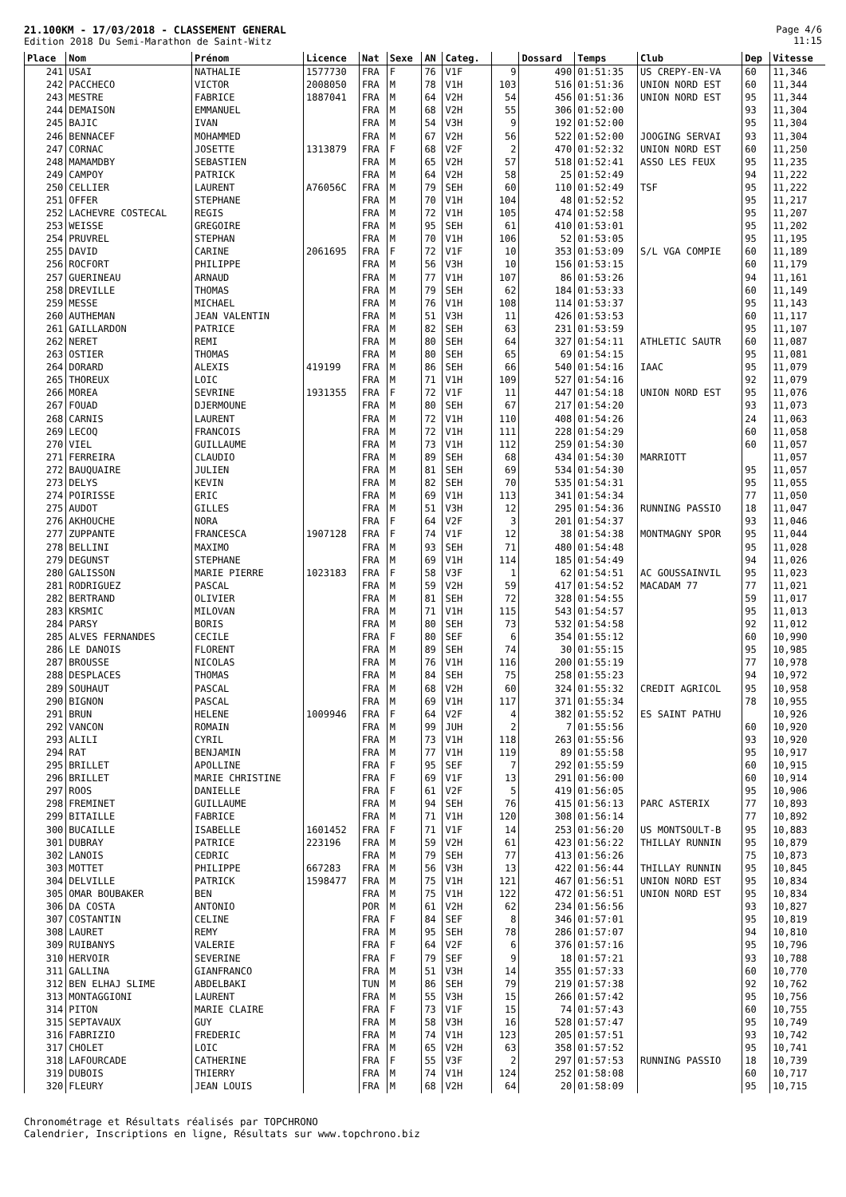21.100KM - 17/03/2018 - CLASSEMENT GENERAL
Edition 2018 Du Semi-Marathon de Saint-Witz
Page 4/6
11:15
| Place | Nom | Prénom | Licence | Nat | Sexe | AN | Categ. | | Dossard | Temps | Club | Dep | Vitesse |
| --- | --- | --- | --- | --- | --- | --- | --- | --- | --- | --- | --- | --- | --- |
| 241 | USAI | NATHALIE | 1577730 | FRA | F | 76 | V1F | 9 | 490 | 01:51:35 | US CREPY-EN-VA | 60 | 11,346 |
| 242 | PACCHECO | VICTOR | 2008050 | FRA | M | 78 | V1H | 103 | 516 | 01:51:36 | UNION NORD EST | 60 | 11,344 |
| 243 | MESTRE | FABRICE | 1887041 | FRA | M | 64 | V2H | 54 | 456 | 01:51:36 | UNION NORD EST | 95 | 11,344 |
| 244 | DEMAISON | EMMANUEL | | FRA | M | 68 | V2H | 55 | 306 | 01:52:00 | | 93 | 11,304 |
| 245 | BAJIC | IVAN | | FRA | M | 54 | V3H | 9 | 192 | 01:52:00 | | 95 | 11,304 |
| 246 | BENNACEF | MOHAMMED | | FRA | M | 67 | V2H | 56 | 522 | 01:52:00 | JOOGING SERVAI | 93 | 11,304 |
| 247 | CORNAC | JOSETTE | 1313879 | FRA | F | 68 | V2F | 2 | 470 | 01:52:32 | UNION NORD EST | 60 | 11,250 |
| 248 | MAMAMDBY | SEBASTIEN | | FRA | M | 65 | V2H | 57 | 518 | 01:52:41 | ASSO LES FEUX | 95 | 11,235 |
| 249 | CAMPOY | PATRICK | | FRA | M | 64 | V2H | 58 | 25 | 01:52:49 | | 94 | 11,222 |
| 250 | CELLIER | LAURENT | A76056C | FRA | M | 79 | SEH | 60 | 110 | 01:52:49 | TSF | 95 | 11,222 |
| 251 | OFFER | STEPHANE | | FRA | M | 70 | V1H | 104 | 48 | 01:52:52 | | 95 | 11,217 |
| 252 | LACHEVRE COSTECAL | REGIS | | FRA | M | 72 | V1H | 105 | 474 | 01:52:58 | | 95 | 11,207 |
| 253 | WEISSE | GREGOIRE | | FRA | M | 95 | SEH | 61 | 410 | 01:53:01 | | 95 | 11,202 |
| 254 | PRUVREL | STEPHAN | | FRA | M | 70 | V1H | 106 | 52 | 01:53:05 | | 95 | 11,195 |
| 255 | DAVID | CARINE | 2061695 | FRA | F | 72 | V1F | 10 | 353 | 01:53:09 | S/L VGA COMPIE | 60 | 11,189 |
| 256 | ROCFORT | PHILIPPE | | FRA | M | 56 | V3H | 10 | 156 | 01:53:15 | | 60 | 11,179 |
| 257 | GUERINEAU | ARNAUD | | FRA | M | 77 | V1H | 107 | 86 | 01:53:26 | | 94 | 11,161 |
| 258 | DREVILLE | THOMAS | | FRA | M | 79 | SEH | 62 | 184 | 01:53:33 | | 60 | 11,149 |
| 259 | MESSE | MICHAEL | | FRA | M | 76 | V1H | 108 | 114 | 01:53:37 | | 95 | 11,143 |
| 260 | AUTHEMAN | JEAN VALENTIN | | FRA | M | 51 | V3H | 11 | 426 | 01:53:53 | | 60 | 11,117 |
| 261 | GAILLARDON | PATRICE | | FRA | M | 82 | SEH | 63 | 231 | 01:53:59 | | 95 | 11,107 |
| 262 | NERET | REMI | | FRA | M | 80 | SEH | 64 | 327 | 01:54:11 | ATHLETIC SAUTR | 60 | 11,087 |
| 263 | OSTIER | THOMAS | | FRA | M | 80 | SEH | 65 | 69 | 01:54:15 | | 95 | 11,081 |
| 264 | DORARD | ALEXIS | 419199 | FRA | M | 86 | SEH | 66 | 540 | 01:54:16 | IAAC | 95 | 11,079 |
| 265 | THOREUX | LOIC | | FRA | M | 71 | V1H | 109 | 527 | 01:54:16 | | 92 | 11,079 |
| 266 | MOREA | SEVRINE | 1931355 | FRA | F | 72 | V1F | 11 | 447 | 01:54:18 | UNION NORD EST | 95 | 11,076 |
| 267 | FOUAD | DJERMOUNE | | FRA | M | 80 | SEH | 67 | 217 | 01:54:20 | | 93 | 11,073 |
| 268 | CARNIS | LAURENT | | FRA | M | 72 | V1H | 110 | 408 | 01:54:26 | | 24 | 11,063 |
| 269 | LECOQ | FRANCOIS | | FRA | M | 72 | V1H | 111 | 228 | 01:54:29 | | 60 | 11,058 |
| 270 | VIEL | GUILLAUME | | FRA | M | 73 | V1H | 112 | 259 | 01:54:30 | | 60 | 11,057 |
| 271 | FERREIRA | CLAUDIO | | FRA | M | 89 | SEH | 68 | 434 | 01:54:30 | MARRIOTT | | 11,057 |
| 272 | BAUQUAIRE | JULIEN | | FRA | M | 81 | SEH | 69 | 534 | 01:54:30 | | 95 | 11,057 |
| 273 | DELYS | KEVIN | | FRA | M | 82 | SEH | 70 | 535 | 01:54:31 | | 95 | 11,055 |
| 274 | POIRISSE | ERIC | | FRA | M | 69 | V1H | 113 | 341 | 01:54:34 | | 77 | 11,050 |
| 275 | AUDOT | GILLES | | FRA | M | 51 | V3H | 12 | 295 | 01:54:36 | RUNNING PASSIO | 18 | 11,047 |
| 276 | AKHOUCHE | NORA | | FRA | F | 64 | V2F | 3 | 201 | 01:54:37 | | 93 | 11,046 |
| 277 | ZUPPANTE | FRANCESCA | 1907128 | FRA | F | 74 | V1F | 12 | 38 | 01:54:38 | MONTMAGNY SPOR | 95 | 11,044 |
| 278 | BELLINI | MAXIMO | | FRA | M | 93 | SEH | 71 | 480 | 01:54:48 | | 95 | 11,028 |
| 279 | DEGUNST | STEPHANE | | FRA | M | 69 | V1H | 114 | 185 | 01:54:49 | | 94 | 11,026 |
| 280 | GALISSON | MARIE PIERRE | 1023183 | FRA | F | 58 | V3F | 1 | 62 | 01:54:51 | AC GOUSSAINVIL | 95 | 11,023 |
| 281 | RODRIGUEZ | PASCAL | | FRA | M | 59 | V2H | 59 | 417 | 01:54:52 | MACADAM 77 | 77 | 11,021 |
| 282 | BERTRAND | OLIVIER | | FRA | M | 81 | SEH | 72 | 328 | 01:54:55 | | 59 | 11,017 |
| 283 | KRSMIC | MILOVAN | | FRA | M | 71 | V1H | 115 | 543 | 01:54:57 | | 95 | 11,013 |
| 284 | PARSY | BORIS | | FRA | M | 80 | SEH | 73 | 532 | 01:54:58 | | 92 | 11,012 |
| 285 | ALVES FERNANDES | CECILE | | FRA | F | 80 | SEF | 6 | 354 | 01:55:12 | | 60 | 10,990 |
| 286 | LE DANOIS | FLORENT | | FRA | M | 89 | SEH | 74 | 30 | 01:55:15 | | 95 | 10,985 |
| 287 | BROUSSE | NICOLAS | | FRA | M | 76 | V1H | 116 | 200 | 01:55:19 | | 77 | 10,978 |
| 288 | DESPLACES | THOMAS | | FRA | M | 84 | SEH | 75 | 258 | 01:55:23 | | 94 | 10,972 |
| 289 | SOUHAUT | PASCAL | | FRA | M | 68 | V2H | 60 | 324 | 01:55:32 | CREDIT AGRICOL | 95 | 10,958 |
| 290 | BIGNON | PASCAL | | FRA | M | 69 | V1H | 117 | 371 | 01:55:34 | | 78 | 10,955 |
| 291 | BRUN | HELENE | 1009946 | FRA | F | 64 | V2F | 4 | 382 | 01:55:52 | ES SAINT PATHU | | 10,926 |
| 292 | VANCON | ROMAIN | | FRA | M | 99 | JUH | 2 | 7 | 01:55:56 | | 60 | 10,920 |
| 293 | ALILI | CYRIL | | FRA | M | 73 | V1H | 118 | 263 | 01:55:56 | | 93 | 10,920 |
| 294 | RAT | BENJAMIN | | FRA | M | 77 | V1H | 119 | 89 | 01:55:58 | | 95 | 10,917 |
| 295 | BRILLET | APOLLINE | | FRA | F | 95 | SEF | 7 | 292 | 01:55:59 | | 60 | 10,915 |
| 296 | BRILLET | MARIE CHRISTINE | | FRA | F | 69 | V1F | 13 | 291 | 01:56:00 | | 60 | 10,914 |
| 297 | ROOS | DANIELLE | | FRA | F | 61 | V2F | 5 | 419 | 01:56:05 | | 95 | 10,906 |
| 298 | FREMINET | GUILLAUME | | FRA | M | 94 | SEH | 76 | 415 | 01:56:13 | PARC ASTERIX | 77 | 10,893 |
| 299 | BITAILLE | FABRICE | | FRA | M | 71 | V1H | 120 | 308 | 01:56:14 | | 77 | 10,892 |
| 300 | BUCAILLE | ISABELLE | 1601452 | FRA | F | 71 | V1F | 14 | 253 | 01:56:20 | US MONTSOULT-B | 95 | 10,883 |
| 301 | DUBRAY | PATRICE | 223196 | FRA | M | 59 | V2H | 61 | 423 | 01:56:22 | THILLAY RUNNIN | 95 | 10,879 |
| 302 | LANOIS | CEDRIC | | FRA | M | 79 | SEH | 77 | 413 | 01:56:26 | | 75 | 10,873 |
| 303 | MOTTET | PHILIPPE | 667283 | FRA | M | 56 | V3H | 13 | 422 | 01:56:44 | THILLAY RUNNIN | 95 | 10,845 |
| 304 | DELVILLE | PATRICK | 1598477 | FRA | M | 75 | V1H | 121 | 467 | 01:56:51 | UNION NORD EST | 95 | 10,834 |
| 305 | OMAR BOUBAKER | BEN | | FRA | M | 75 | V1H | 122 | 472 | 01:56:51 | UNION NORD EST | 95 | 10,834 |
| 306 | DA COSTA | ANTONIO | | POR | M | 61 | V2H | 62 | 234 | 01:56:56 | | 93 | 10,827 |
| 307 | COSTANTIN | CELINE | | FRA | F | 84 | SEF | 8 | 346 | 01:57:01 | | 95 | 10,819 |
| 308 | LAURET | REMY | | FRA | M | 95 | SEH | 78 | 286 | 01:57:07 | | 94 | 10,810 |
| 309 | RUIBANYS | VALERIE | | FRA | F | 64 | V2F | 6 | 376 | 01:57:16 | | 95 | 10,796 |
| 310 | HERVOIR | SEVERINE | | FRA | F | 79 | SEF | 9 | 18 | 01:57:21 | | 93 | 10,788 |
| 311 | GALLINA | GIANFRANCO | | FRA | M | 51 | V3H | 14 | 355 | 01:57:33 | | 60 | 10,770 |
| 312 | BEN ELHAJ SLIME | ABDELBAKI | | TUN | M | 86 | SEH | 79 | 219 | 01:57:38 | | 92 | 10,762 |
| 313 | MONTAGGIONI | LAURENT | | FRA | M | 55 | V3H | 15 | 266 | 01:57:42 | | 95 | 10,756 |
| 314 | PITON | MARIE CLAIRE | | FRA | F | 73 | V1F | 15 | 74 | 01:57:43 | | 60 | 10,755 |
| 315 | SEPTAVAUX | GUY | | FRA | M | 58 | V3H | 16 | 528 | 01:57:47 | | 95 | 10,749 |
| 316 | FABRIZIO | FREDERIC | | FRA | M | 74 | V1H | 123 | 205 | 01:57:51 | | 93 | 10,742 |
| 317 | CHOLET | LOIC | | FRA | M | 65 | V2H | 63 | 358 | 01:57:52 | | 95 | 10,741 |
| 318 | LAFOURCADE | CATHERINE | | FRA | F | 55 | V3F | 2 | 297 | 01:57:53 | RUNNING PASSIO | 18 | 10,739 |
| 319 | DUBOIS | THIERRY | | FRA | M | 74 | V1H | 124 | 252 | 01:58:08 | | 60 | 10,717 |
| 320 | FLEURY | JEAN LOUIS | | FRA | M | 68 | V2H | 64 | 20 | 01:58:09 | | 95 | 10,715 |
Chronométrage et Résultats réalisés par TOPCHRONO
Calendrier, Inscriptions en ligne, Résultats sur www.topchrono.biz